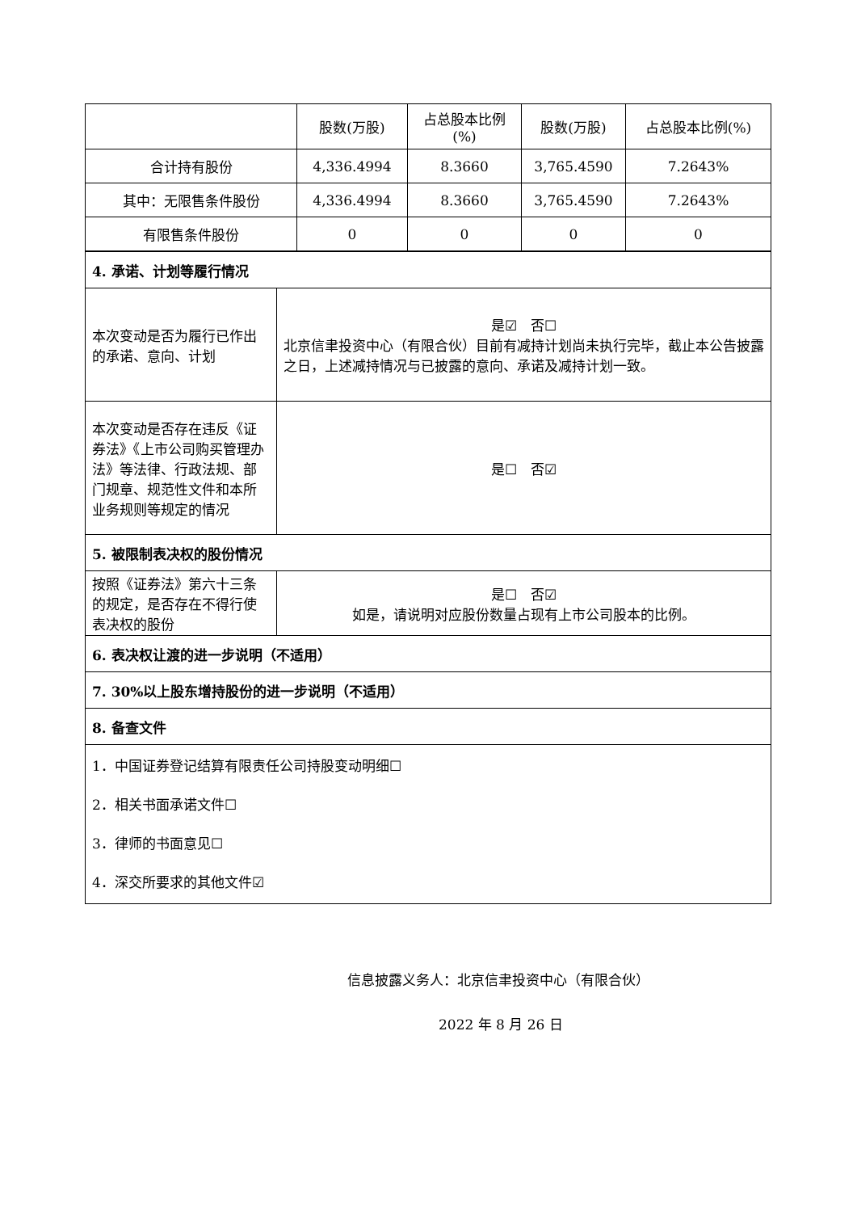| | 股数(万股) | 占总股本比例(%) | 股数(万股) | 占总股本比例(%) |
| --- | --- | --- | --- | --- |
| 合计持有股份 | 4,336.4994 | 8.3660 | 3,765.4590 | 7.2643% |
| 其中：无限售条件股份 | 4,336.4994 | 8.3660 | 3,765.4590 | 7.2643% |
| 有限售条件股份 | 0 | 0 | 0 | 0 |
| 4. 承诺、计划等履行情况 | |
| 本次变动是否为履行已作出的承诺、意向、计划 | 是☑ 否☐ 北京信聿投资中心（有限合伙）目前有减持计划尚未执行完毕，截止本公告披露之日，上述减持情况与已披露的意向、承诺及减持计划一致。 |
| 本次变动是否存在违反《证券法》《上市公司购买管理办法》等法律、行政法规、部门规章、规范性文件和本所业务规则等规定的情况 | 是☐ 否☑ |
| 5. 被限制表决权的股份情况 | |
| 按照《证券法》第六十三条的规定，是否存在不得行使表决权的股份 | 是☐ 否☑ 如是，请说明对应股份数量占现有上市公司股本的比例。 |
| 6. 表决权让渡的进一步说明（不适用） | |
| 7. 30%以上股东增持股份的进一步说明（不适用） | |
| 8. 备查文件 | |
| 1．中国证券登记结算有限责任公司持股变动明细☐ 2．相关书面承诺文件☐ 3．律师的书面意见☐ 4．深交所要求的其他文件☑ | |
信息披露义务人：北京信聿投资中心（有限合伙）
2022 年 8 月 26 日